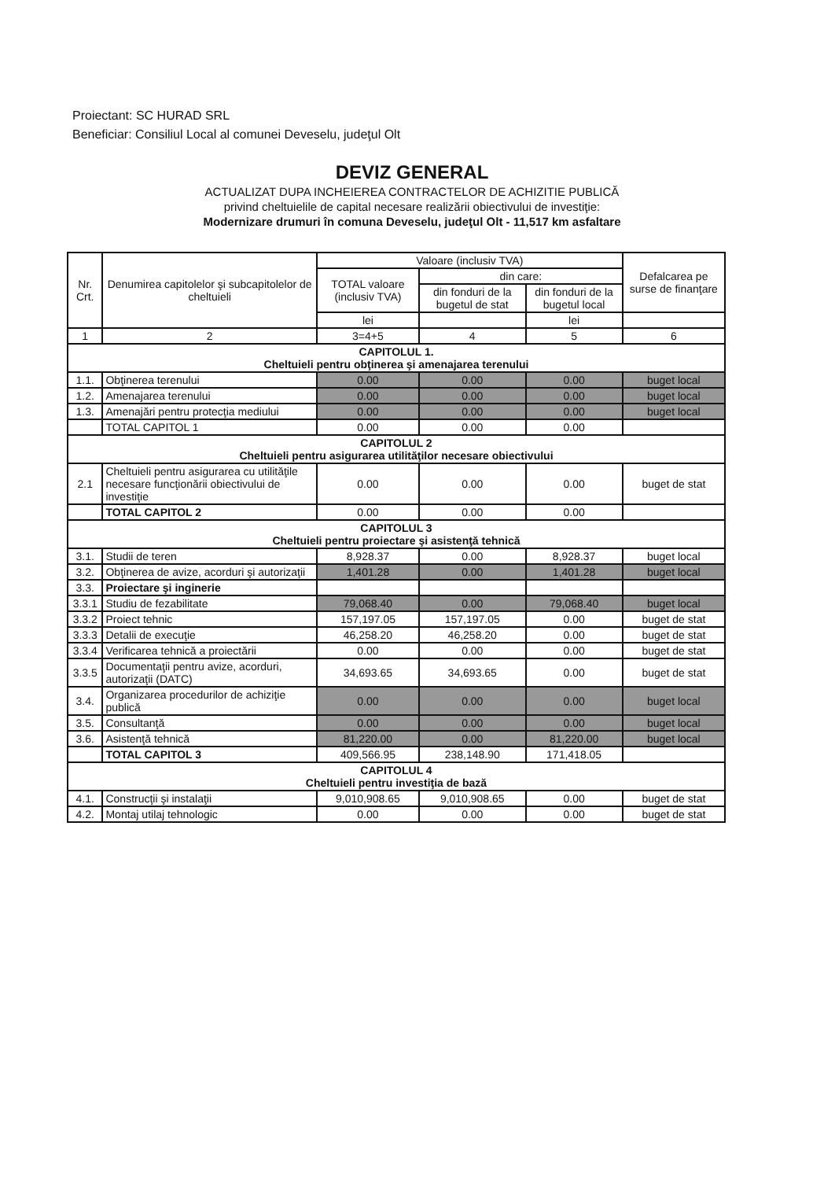Proiectant: SC HURAD SRL
Beneficiar: Consiliul Local al comunei Deveselu, judeţul Olt
DEVIZ GENERAL
ACTUALIZAT DUPA INCHEIEREA CONTRACTELOR DE ACHIZITIE PUBLICĂ
privind cheltuielile de capital necesare realizării obiectivului de investiţie:
Modernizare drumuri în comuna Deveselu, judeţul Olt - 11,517 km asfaltare
| Nr. Crt. | Denumirea capitolelor şi subcapitolelor de cheltuieli | Valoare (inclusiv TVA) | | | Defalcarea pe surse de finanţare |
| --- | --- | --- | --- | --- | --- |
| | | TOTAL valoare (inclusiv TVA) | din care: | | |
| | | | din fonduri de la bugetul de stat | din fonduri de la bugetul local | |
| | | lei | | lei | |
| 1 | 2 | 3=4+5 | 4 | 5 | 6 |
| CAPITOLUL 1. Cheltuieli pentru obţinerea şi amenajarea terenului | | | | | |
| 1.1. | Obţinerea terenului | 0.00 | 0.00 | 0.00 | buget local |
| 1.2. | Amenajarea terenului | 0.00 | 0.00 | 0.00 | buget local |
| 1.3. | Amenajări pentru protecţia mediului | 0.00 | 0.00 | 0.00 | buget local |
| | TOTAL CAPITOL 1 | 0.00 | 0.00 | 0.00 | |
| CAPITOLUL 2 Cheltuieli pentru asigurarea utilităţilor necesare obiectivului | | | | | |
| 2.1 | Cheltuieli pentru asigurarea cu utilităţile necesare funcţionării obiectivului de investiţie | 0.00 | 0.00 | 0.00 | buget de stat |
| | TOTAL CAPITOL 2 | 0.00 | 0.00 | 0.00 | |
| CAPITOLUL 3 Cheltuieli pentru proiectare şi asistenţă tehnică | | | | | |
| 3.1. | Studii de teren | 8,928.37 | 0.00 | 8,928.37 | buget local |
| 3.2. | Obţinerea de avize, acorduri şi autorizaţii | 1,401.28 | 0.00 | 1,401.28 | buget local |
| 3.3. | Proiectare şi inginerie | | | | |
| 3.3.1 | Studiu de fezabilitate | 79,068.40 | 0.00 | 79,068.40 | buget local |
| 3.3.2 | Proiect tehnic | 157,197.05 | 157,197.05 | 0.00 | buget de stat |
| 3.3.3 | Detalii de execuţie | 46,258.20 | 46,258.20 | 0.00 | buget de stat |
| 3.3.4 | Verificarea tehnică a proiectării | 0.00 | 0.00 | 0.00 | buget de stat |
| 3.3.5 | Documentaţii pentru avize, acorduri, autorizaţii (DATC) | 34,693.65 | 34,693.65 | 0.00 | buget de stat |
| 3.4. | Organizarea procedurilor de achiziţie publică | 0.00 | 0.00 | 0.00 | buget local |
| 3.5. | Consultanţă | 0.00 | 0.00 | 0.00 | buget local |
| 3.6. | Asistenţă tehnică | 81,220.00 | 0.00 | 81,220.00 | buget local |
| | TOTAL CAPITOL 3 | 409,566.95 | 238,148.90 | 171,418.05 | |
| CAPITOLUL 4 Cheltuieli pentru investiţia de bază | | | | | |
| 4.1. | Construcţii şi instalaţii | 9,010,908.65 | 9,010,908.65 | 0.00 | buget de stat |
| 4.2. | Montaj utilaj tehnologic | 0.00 | 0.00 | 0.00 | buget de stat |